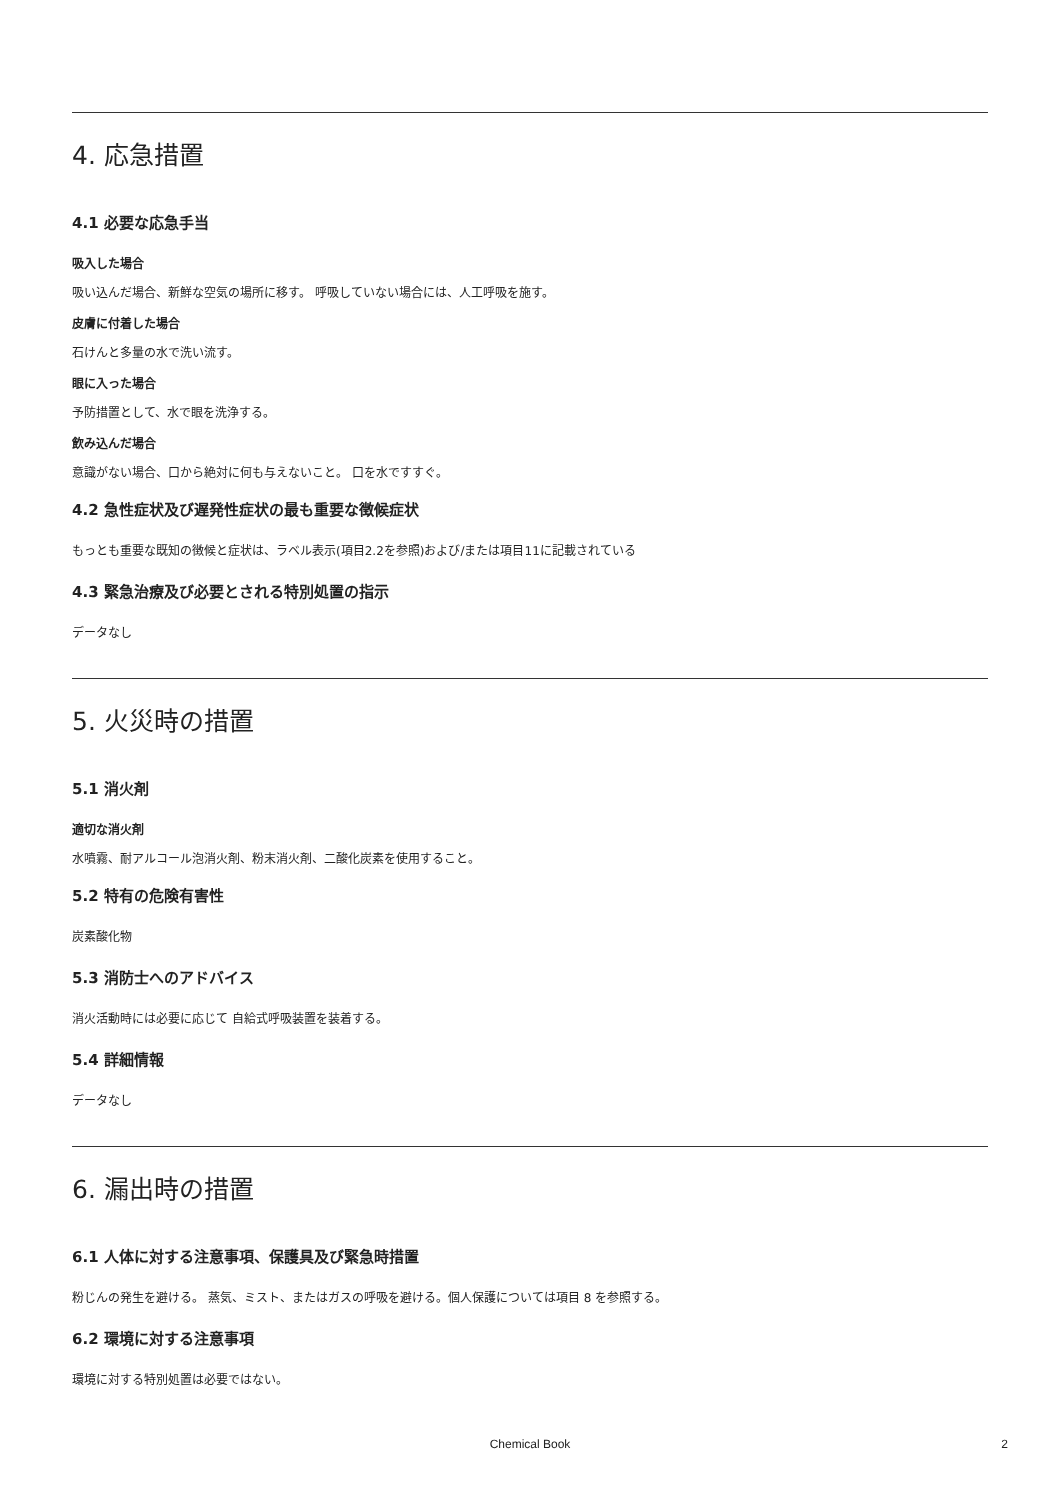4. 応急措置
4.1 必要な応急手当
吸入した場合
吸い込んだ場合、新鮮な空気の場所に移す。 呼吸していない場合には、人工呼吸を施す。
皮膚に付着した場合
石けんと多量の水で洗い流す。
眼に入った場合
予防措置として、水で眼を洗浄する。
飲み込んだ場合
意識がない場合、口から絶対に何も与えないこと。 口を水ですすぐ。
4.2 急性症状及び遅発性症状の最も重要な徴候症状
もっとも重要な既知の徴候と症状は、ラベル表示(項目2.2を参照)および/または項目11に記載されている
4.3 緊急治療及び必要とされる特別処置の指示
データなし
5. 火災時の措置
5.1 消火剤
適切な消火剤
水噴霧、耐アルコール泡消火剤、粉末消火剤、二酸化炭素を使用すること。
5.2 特有の危険有害性
炭素酸化物
5.3 消防士へのアドバイス
消火活動時には必要に応じて 自給式呼吸装置を装着する。
5.4 詳細情報
データなし
6. 漏出時の措置
6.1 人体に対する注意事項、保護具及び緊急時措置
粉じんの発生を避ける。 蒸気、ミスト、またはガスの呼吸を避ける。個人保護については項目 8 を参照する。
6.2 環境に対する注意事項
環境に対する特別処置は必要ではない。
Chemical Book
2